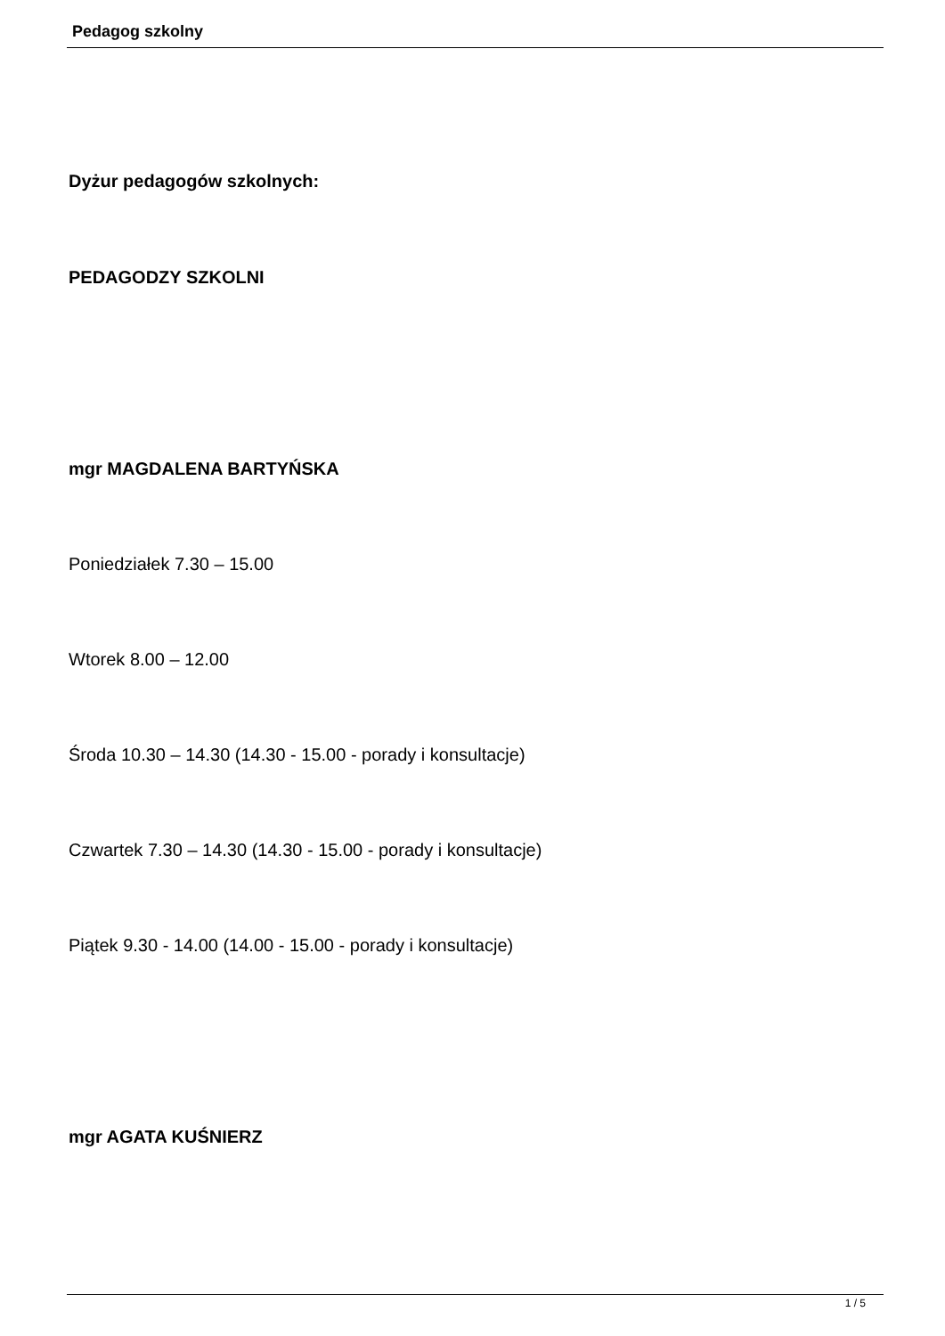Pedagog szkolny
Dyżur pedagogów szkolnych:
PEDAGODZY SZKOLNI
mgr MAGDALENA BARTYŃSKA
Poniedziałek 7.30 – 15.00
Wtorek 8.00 – 12.00
Środa 10.30 – 14.30 (14.30 - 15.00 - porady i konsultacje)
Czwartek 7.30 – 14.30 (14.30 - 15.00 - porady i konsultacje)
Piątek 9.30 - 14.00 (14.00 - 15.00 - porady i konsultacje)
mgr AGATA KUŚNIERZ
1 / 5